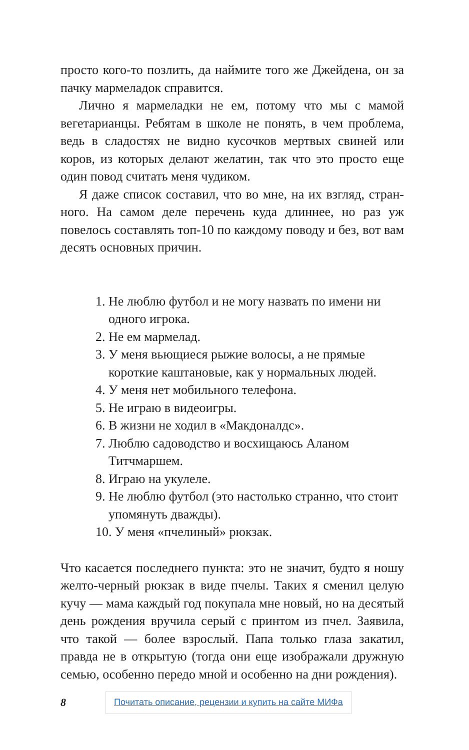просто кого-то позлить, да наймите того же Джейдена, он за пачку мармеладок справится.
Лично я мармеладки не ем, потому что мы с мамой вегетарианцы. Ребятам в школе не понять, в чем пробле­ма, ведь в сладостях не видно кусочков мертвых свиней или коров, из которых делают желатин, так что это просто еще один повод считать меня чудиком.
Я даже список составил, что во мне, на их взгляд, стран­ного. На самом деле перечень куда длиннее, но раз уж повелось составлять топ-10 по каждому поводу и без, вот вам десять основных причин.
1. Не люблю футбол и не могу назвать по имени ни одного игрока.
2. Не ем мармелад.
3. У меня вьющиеся рыжие волосы, а не прямые короткие каштановые, как у нормальных людей.
4. У меня нет мобильного телефона.
5. Не играю в видеоигры.
6. В жизни не ходил в «Макдоналдс».
7. Люблю садоводство и восхищаюсь Аланом Титчмаршем.
8. Играю на укулеле.
9. Не люблю футбол (это настолько странно, что стоит упомянуть дважды).
10. У меня «пчелиный» рюкзак.
Что касается последнего пункта: это не значит, будто я ношу желто-черный рюкзак в виде пчелы. Таких я сменил целую кучу — мама каждый год покупала мне новый, но на десятый день рождения вручила серый с принтом из пчел. Заявила, что такой — более взрослый. Папа только глаза закатил, правда не в открытую (тогда они еще изображали дружную семью, особенно передо мной и особенно на дни рождения).
8 Почитать описание, рецензии и купить на сайте МИФа